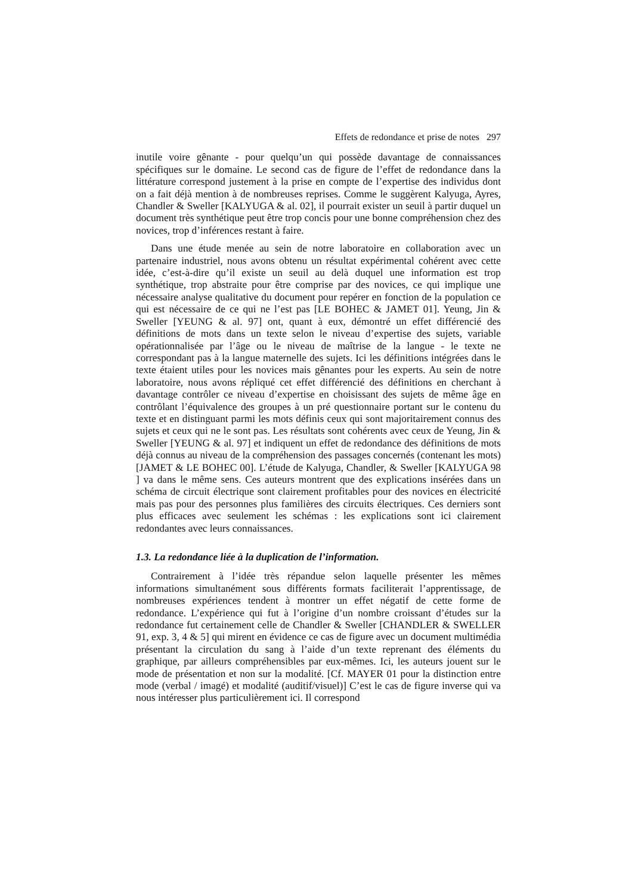Effets de redondance et prise de notes 297
inutile voire gênante - pour quelqu’un qui possède davantage de connaissances spécifiques sur le domaine. Le second cas de figure de l’effet de redondance dans la littérature correspond justement à la prise en compte de l’expertise des individus dont on a fait déjà mention à de nombreuses reprises. Comme le suggèrent Kalyuga, Ayres, Chandler & Sweller [KALYUGA & al. 02], il pourrait exister un seuil à partir duquel un document très synthétique peut être trop concis pour une bonne compréhension chez des novices, trop d’inférences restant à faire.
Dans une étude menée au sein de notre laboratoire en collaboration avec un partenaire industriel, nous avons obtenu un résultat expérimental cohérent avec cette idée, c’est-à-dire qu’il existe un seuil au delà duquel une information est trop synthétique, trop abstraite pour être comprise par des novices, ce qui implique une nécessaire analyse qualitative du document pour repérer en fonction de la population ce qui est nécessaire de ce qui ne l’est pas [LE BOHEC & JAMET 01]. Yeung, Jin & Sweller [YEUNG & al. 97] ont, quant à eux, démontré un effet différencié des définitions de mots dans un texte selon le niveau d’expertise des sujets, variable opérationnalisée par l’âge ou le niveau de maîtrise de la langue - le texte ne correspondant pas à la langue maternelle des sujets. Ici les définitions intégrées dans le texte étaient utiles pour les novices mais gênantes pour les experts. Au sein de notre laboratoire, nous avons répliqué cet effet différencié des définitions en cherchant à davantage contrôler ce niveau d’expertise en choisissant des sujets de même âge en contrôlant l’équivalence des groupes à un pré questionnaire portant sur le contenu du texte et en distinguant parmi les mots définis ceux qui sont majoritairement connus des sujets et ceux qui ne le sont pas. Les résultats sont cohérents avec ceux de Yeung, Jin & Sweller [YEUNG & al. 97] et indiquent un effet de redondance des définitions de mots déjà connus au niveau de la compréhension des passages concernés (contenant les mots) [JAMET & LE BOHEC 00]. L’étude de Kalyuga, Chandler, & Sweller [KALYUGA 98 ] va dans le même sens. Ces auteurs montrent que des explications insérées dans un schéma de circuit électrique sont clairement profitables pour des novices en électricité mais pas pour des personnes plus familières des circuits électriques. Ces derniers sont plus efficaces avec seulement les schémas : les explications sont ici clairement redondantes avec leurs connaissances.
1.3. La redondance liée à la duplication de l’information.
Contrairement à l’idée très répandue selon laquelle présenter les mêmes informations simultanément sous différents formats faciliterait l’apprentissage, de nombreuses expériences tendent à montrer un effet négatif de cette forme de redondance. L’expérience qui fut à l’origine d’un nombre croissant d’études sur la redondance fut certainement celle de Chandler & Sweller [CHANDLER & SWELLER 91, exp. 3, 4 & 5] qui mirent en évidence ce cas de figure avec un document multimédia présentant la circulation du sang à l’aide d’un texte reprenant des éléments du graphique, par ailleurs compréhensibles par eux-mêmes. Ici, les auteurs jouent sur le mode de présentation et non sur la modalité. [Cf. MAYER 01 pour la distinction entre mode (verbal / imagé) et modalité (auditif/visuel)] C’est le cas de figure inverse qui va nous intéresser plus particulièrement ici. Il correspond